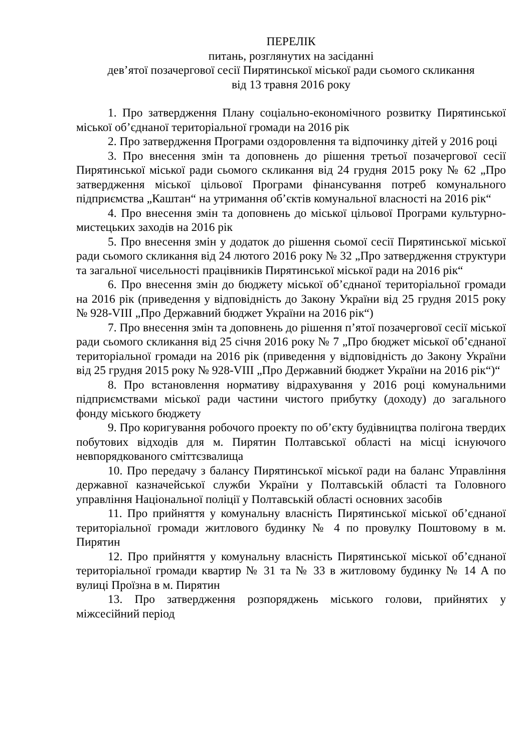ПЕРЕЛІК
питань, розглянутих на засіданні
дев’ятої позачергової сесії Пирятинської міської ради сьомого скликання
від 13 травня 2016 року
1. Про затвердження Плану соціально-економічного розвитку Пирятинської міської об’єднаної територіальної громади на 2016 рік
2. Про затвердження Програми оздоровлення та відпочинку дітей у 2016 році
3. Про внесення змін та доповнень до рішення третьої позачергової сесії Пирятинської міської ради сьомого скликання від 24 грудня 2015 року № 62 „Про затвердження міської цільової Програми фінансування потреб комунального підприємства „Каштан“ на утримання об’єктів комунальної власності на 2016 рік“
4. Про внесення змін та доповнень до міської цільової Програми культурно-мистецьких заходів на 2016 рік
5. Про внесення змін у додаток до рішення сьомої сесії Пирятинської міської ради сьомого скликання від 24 лютого 2016 року № 32 „Про затвердження структури та загальної чисельності працівників Пирятинської міської ради на 2016 рік“
6. Про внесення змін до бюджету міської об’єднаної територіальної громади на 2016 рік (приведення у відповідність до Закону України від 25 грудня 2015 року № 928-VIII „Про Державний бюджет України на 2016 рік“)
7. Про внесення змін та доповнень до рішення п’ятої позачергової сесії міської ради сьомого скликання від 25 січня 2016 року № 7 „Про бюджет міської об’єднаної територіальної громади на 2016 рік (приведення у відповідність до Закону України від 25 грудня 2015 року № 928-VIII „Про Державний бюджет України на 2016 рік“)“
8. Про встановлення нормативу відрахування у 2016 році комунальними підприємствами міської ради частини чистого прибутку (доходу) до загального фонду міського бюджету
9. Про коригування робочого проекту по об’єкту будівництва полігона твердих побутових відходів для м. Пирятин Полтавської області на місці існуючого невпорядкованого сміттєзвалища
10. Про передачу з балансу Пирятинської міської ради на баланс Управління державної казначейської служби України у Полтавській області та Головного управління Національної поліції у Полтавській області основних засобів
11. Про прийняття у комунальну власність Пирятинської міської об’єднаної територіальної громади житлового будинку № 4 по провулку Поштовому в м. Пирятин
12. Про прийняття у комунальну власність Пирятинської міської об’єднаної територіальної громади квартир № 31 та № 33 в житловому будинку № 14 А по вулиці Проїзна в м. Пирятин
13. Про затвердження розпоряджень міського голови, прийнятих у міжсесійний період